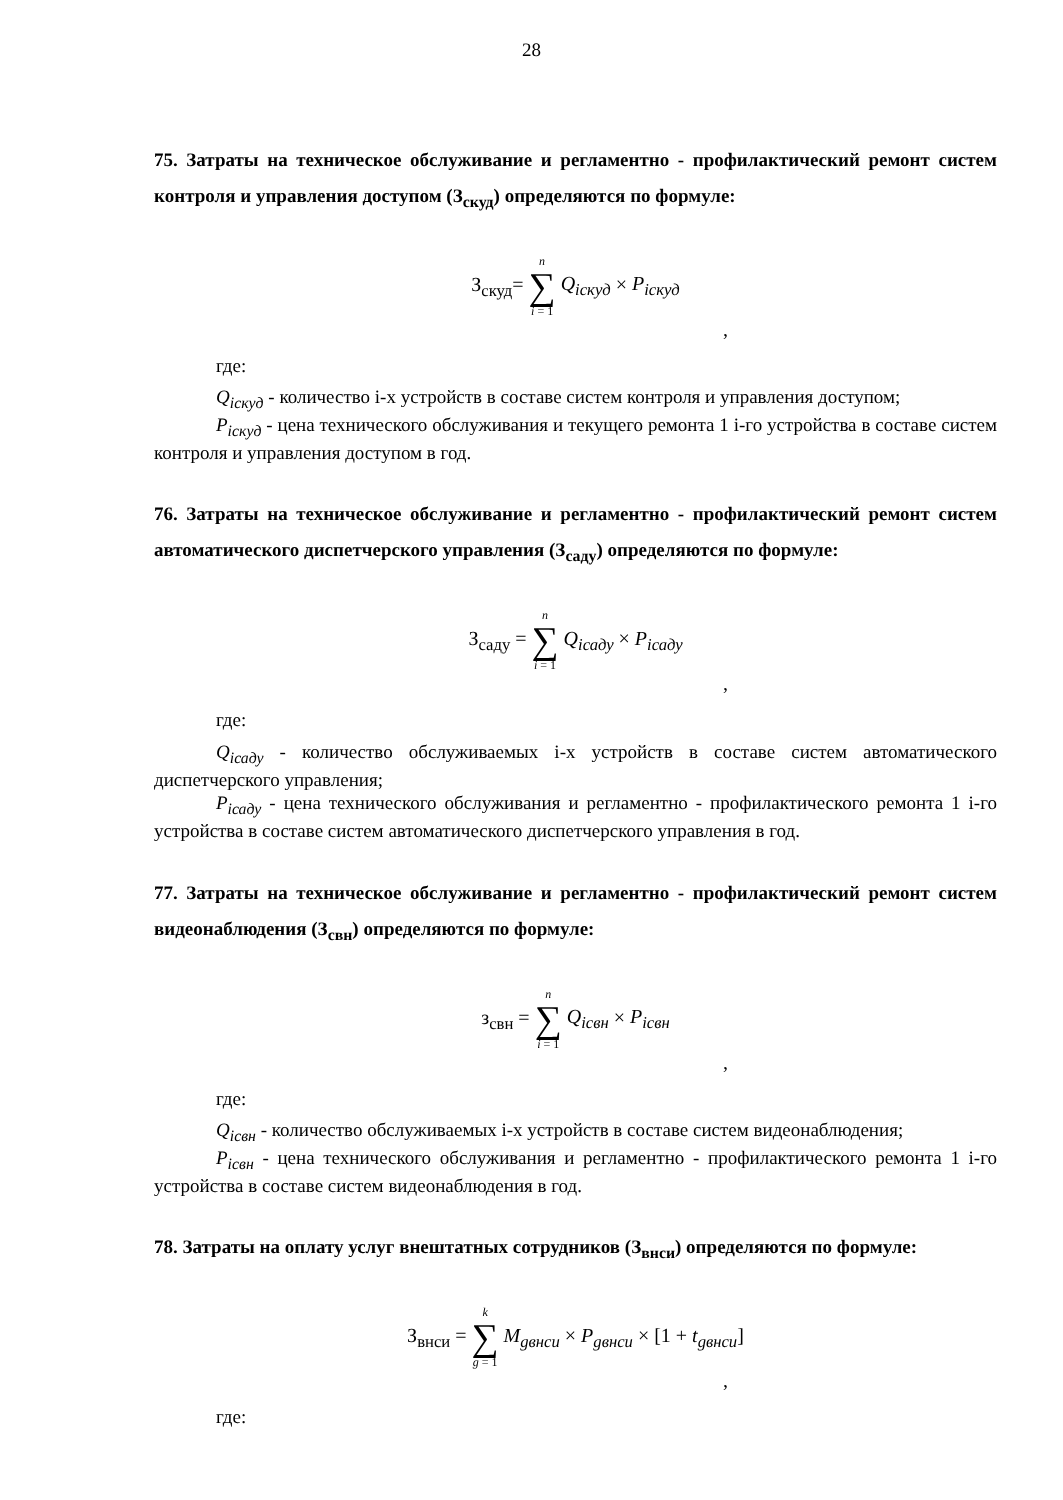28
75. Затраты на техническое обслуживание и регламентно - профилактический ремонт систем контроля и управления доступом (З<sub>скуд</sub>) определяются по формуле:
З<sub>скуд</sub>= n ∑ i = 1 Q<sub>iскуд</sub> × P<sub>iскуд</sub>
,
где:
Q<sub>iскуд</sub> - количество i-х устройств в составе систем контроля и управления доступом;
P<sub>iскуд</sub> - цена технического обслуживания и текущего ремонта 1 i-го устройства в составе систем контроля и управления доступом в год.
76. Затраты на техническое обслуживание и регламентно - профилактический ремонт систем автоматического диспетчерского управления (З<sub>саду</sub>) определяются по формуле:
З<sub>саду</sub> = n ∑ i = 1 Q<sub>iсаду</sub> × P<sub>iсаду</sub>
,
где:
Q<sub>iсаду</sub> - количество обслуживаемых i-х устройств в составе систем автоматического диспетчерского управления;
P<sub>iсаду</sub> - цена технического обслуживания и регламентно - профилактического ремонта 1 i-го устройства в составе систем автоматического диспетчерского управления в год.
77. Затраты на техническое обслуживание и регламентно - профилактический ремонт систем видеонаблюдения (З<sub>свн</sub>) определяются по формуле:
з<sub>свн</sub> = n ∑ i = 1 Q<sub>iсвн</sub> × P<sub>iсвн</sub>
,
где:
Q<sub>iсвн</sub> - количество обслуживаемых i-х устройств в составе систем видеонаблюдения;
P<sub>iсвн</sub> - цена технического обслуживания и регламентно - профилактического ремонта 1 i-го устройства в составе систем видеонаблюдения в год.
78. Затраты на оплату услуг внештатных сотрудников (З<sub>внси</sub>) определяются по формуле:
З<sub>внси</sub> = k ∑ g = 1 M<sub>gвнси</sub> × P<sub>gвнси</sub> × [1 + t<sub>gвнси</sub>]
,
где: